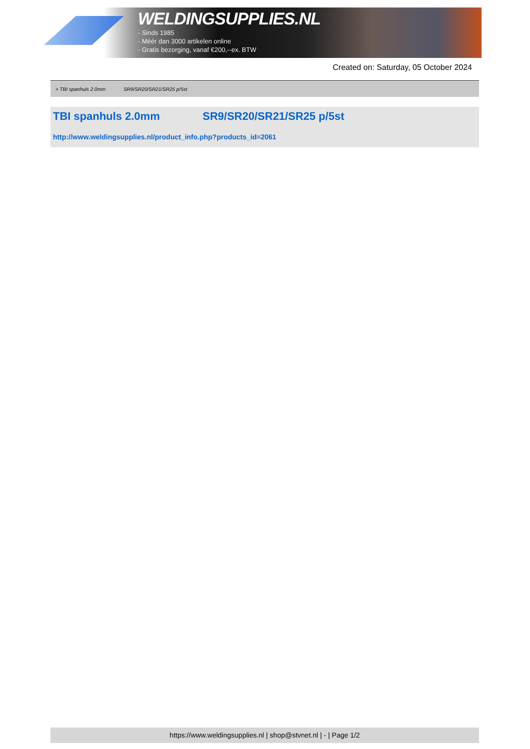WELDINGSUPPLIES.NL
- Sinds 1985
- Méér dan 3000 artikelen online
- Gratis bezorging, vanaf €200,--ex. BTW
Created on: Saturday, 05 October 2024
> TBI spanhuls 2.0mm SR9/SR20/SR21/SR25 p/5st
TBI spanhuls 2.0mm SR9/SR20/SR21/SR25 p/5st
http://www.weldingsupplies.nl/product_info.php?products_id=2061
https://www.weldingsupplies.nl | shop@stvnet.nl | - | Page 1/2